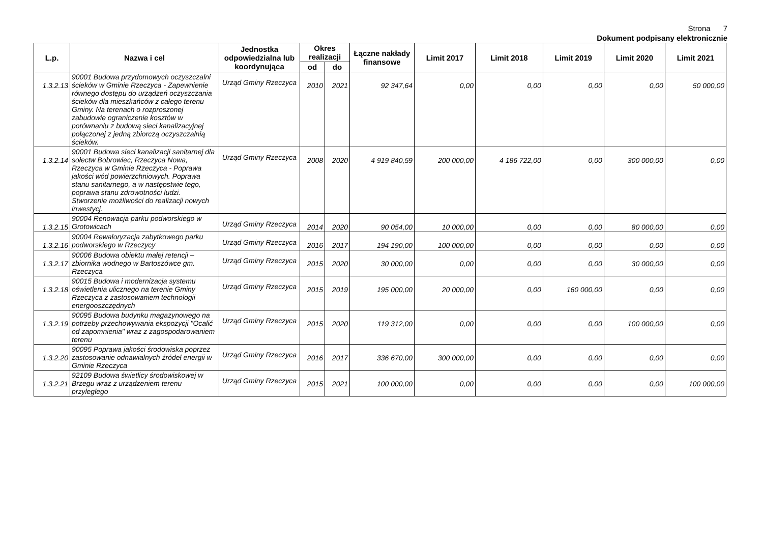Strona 7
Dokument podpisany elektronicznie
| L.p. | Nazwa i cel | Jednostka odpowiedzialna lub koordynująca | Okres realizacji | | Łączne nakłady finansowe | Limit 2017 | Limit 2018 | Limit 2019 | Limit 2020 | Limit 2021 |
| --- | --- | --- | --- | --- | --- | --- | --- | --- | --- | --- |
| | | | od | do | | | | | | |
| 1.3.2.13 | 90001 Budowa przydomowych oczyszczalni ścieków w Gminie Rzeczyca - Zapewnienie równego dostępu do urządzeń oczyszczania ścieków dla mieszkańców z całego terenu Gminy. Na terenach o rozproszonej zabudowie ograniczenie kosztów w porównaniu z budową sieci kanalizacyjnej połączonej z jedną zbiorczą oczyszczalnią ścieków. | Urząd Gminy Rzeczyca | 2010 | 2021 | 92 347,64 | 0,00 | 0,00 | 0,00 | 0,00 | 50 000,00 |
| 1.3.2.14 | 90001 Budowa sieci kanalizacji sanitarnej dla sołectw Bobrowiec, Rzeczyca Nowa, Rzeczyca w Gminie Rzeczyca - Poprawa jakości wód powierzchniowych. Poprawa stanu sanitarnego, a w następstwie tego, poprawa stanu zdrowotności ludzi. Stworzenie możliwości do realizacji nowych inwestycj. | Urząd Gminy Rzeczyca | 2008 | 2020 | 4 919 840,59 | 200 000,00 | 4 186 722,00 | 0,00 | 300 000,00 | 0,00 |
| 1.3.2.15 | 90004 Renowacja parku podworskiego w Grotowicach | Urząd Gminy Rzeczyca | 2014 | 2020 | 90 054,00 | 10 000,00 | 0,00 | 0,00 | 80 000,00 | 0,00 |
| 1.3.2.16 | 90004 Rewaloryzacja zabytkowego parku podworskiego w Rzeczycy | Urząd Gminy Rzeczyca | 2016 | 2017 | 194 190,00 | 100 000,00 | 0,00 | 0,00 | 0,00 | 0,00 |
| 1.3.2.17 | 90006 Budowa obiektu małej retencji – zbiornika wodnego w Bartoszówce gm. Rzeczyca | Urząd Gminy Rzeczyca | 2015 | 2020 | 30 000,00 | 0,00 | 0,00 | 0,00 | 30 000,00 | 0,00 |
| 1.3.2.18 | 90015 Budowa i modernizacja systemu oświetlenia ulicznego na terenie Gminy Rzeczyca z zastosowaniem technologii energooszczędnych | Urząd Gminy Rzeczyca | 2015 | 2019 | 195 000,00 | 20 000,00 | 0,00 | 160 000,00 | 0,00 | 0,00 |
| 1.3.2.19 | 90095 Budowa budynku magazynowego na potrzeby przechowywania ekspozycji "Ocalić od zapomnienia" wraz z zagospodarowaniem terenu | Urząd Gminy Rzeczyca | 2015 | 2020 | 119 312,00 | 0,00 | 0,00 | 0,00 | 100 000,00 | 0,00 |
| 1.3.2.20 | 90095 Poprawa jakości środowiska poprzez zastosowanie odnawialnych źródeł energii w Gminie Rzeczyca | Urząd Gminy Rzeczyca | 2016 | 2017 | 336 670,00 | 300 000,00 | 0,00 | 0,00 | 0,00 | 0,00 |
| 1.3.2.21 | 92109 Budowa świetlicy środowiskowej w Brzegu wraz z urządzeniem terenu przyległego | Urząd Gminy Rzeczyca | 2015 | 2021 | 100 000,00 | 0,00 | 0,00 | 0,00 | 0,00 | 100 000,00 |